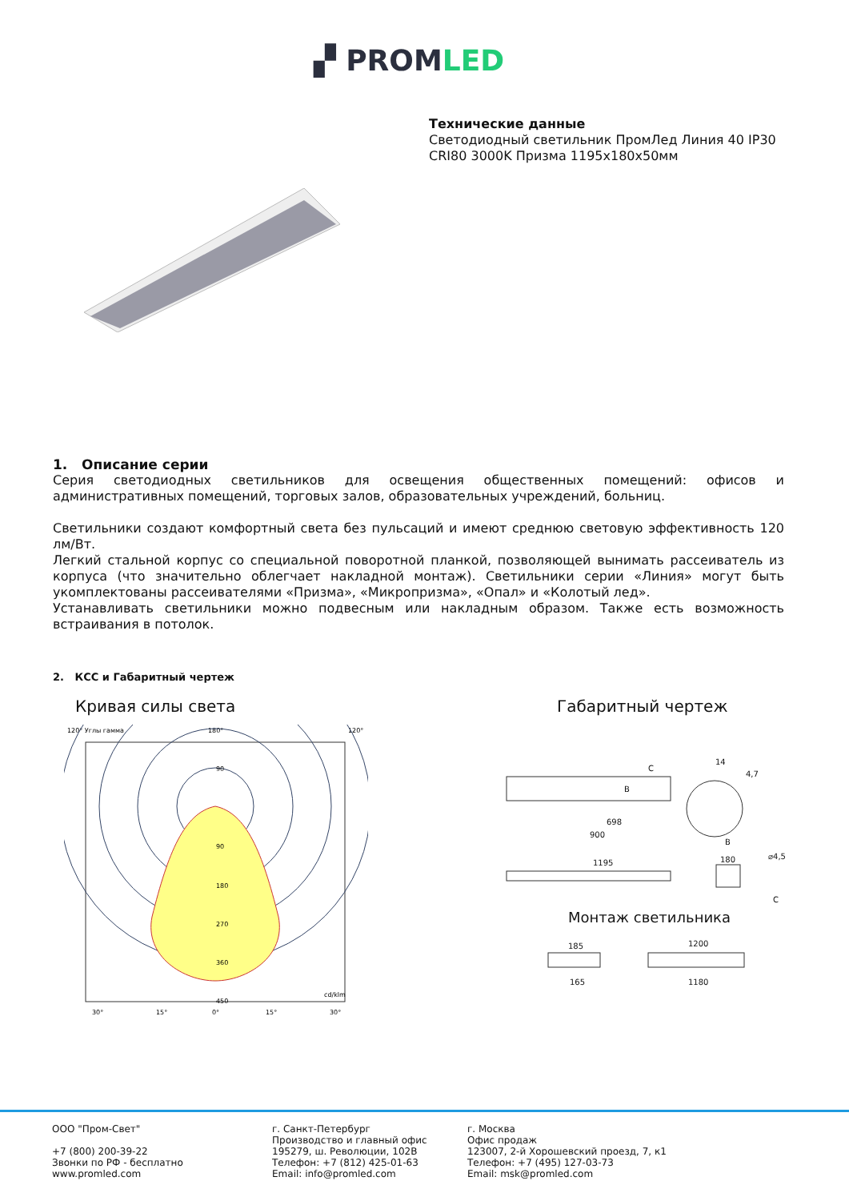▞ PROMLED
Технические данные
Светодиодный светильник ПромЛед Линия 40 IP30 CRI80 3000K Призма 1195x180x50мм
1. Описание серии
Серия светодиодных светильников для освещения общественных помещений: офисов и административных помещений, торговых залов, образовательных учреждений, больниц.
Светильники создают комфортный света без пульсаций и имеют среднюю световую эффективность 120 лм/Вт.
Легкий стальной корпус со специальной поворотной планкой, позволяющей вынимать рассеиватель из корпуса (что значительно облегчает накладной монтаж). Светильники серии «Линия» могут быть укомплектованы рассеивателями «Призма», «Микропризма», «Опал» и «Колотый лед».
Устанавливать светильники можно подвесным или накладным образом. Также есть возможность встраивания в потолок.
2. КСС и Габаритный чертеж
Кривая силы света Габаритный чертеж
120° Углы гамма
180°
120°
90
90
180
270
360
450
cd/klm
30°
15°
0°
15°
30°
698
900
1195
180
14
4,7
C
B
B
C
⌀4,5
185
1200
165
1180
Монтаж светильника
ООО "Пром-Свет"
+7 (800) 200-39-22
Звонки по РФ - бесплатно
www.promled.com
г. Санкт-Петербург
Производство и главный офис
195279, ш. Революции, 102В
Телефон: +7 (812) 425-01-63
Email: info@promled.com
г. Москва
Офис продаж
123007, 2-й Хорошевский проезд, 7, к1
Телефон: +7 (495) 127-03-73
Email: msk@promled.com